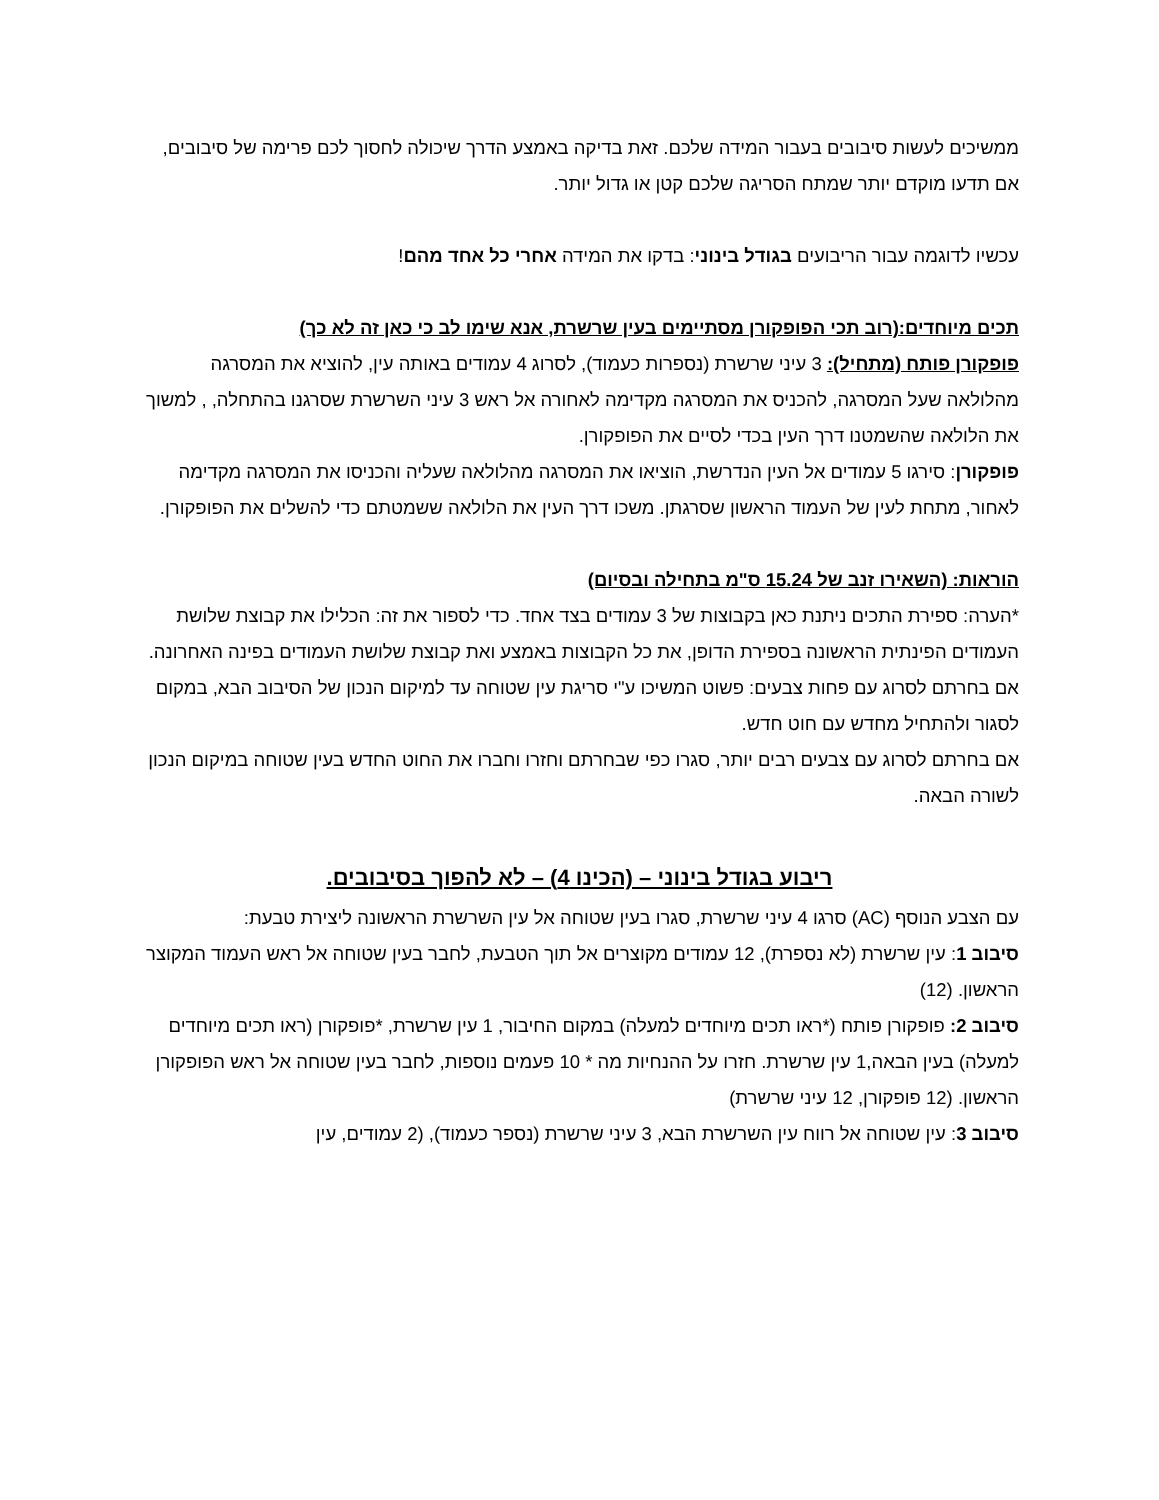ממשיכים לעשות סיבובים בעבור המידה שלכם. זאת בדיקה באמצע הדרך שיכולה לחסוך לכם פרימה של סיבובים, אם תדעו מוקדם יותר שמתח הסריגה שלכם קטן או גדול יותר.
עכשיו לדוגמה עבור הריבועים בגודל בינוני: בדקו את המידה אחרי כל אחד מהם!
תכים מיוחדים:(רוב תכי הפופקורן מסתיימים בעין שרשרת, אנא שימו לב כי כאן זה לא כך)
פופקורן פותח (מתחיל): 3 עיני שרשרת (נספרות כעמוד), לסרוג 4 עמודים באותה עין, להוציא את המסרגה מהלולאה שעל המסרגה, להכניס את המסרגה מקדימה לאחורה אל ראש 3 עיני השרשרת שסרגנו בהתחלה, , למשוך את הלולאה שהשמטנו דרך העין בכדי לסיים את הפופקורן.
פופקורן: סירגו 5 עמודים אל העין הנדרשת, הוציאו את המסרגה מהלולאה שעליה והכניסו את המסרגה מקדימה לאחור, מתחת לעין של העמוד הראשון שסרגתן. משכו דרך העין את הלולאה ששמטתם כדי להשלים את הפופקורן.
הוראות: (השאירו זנב של 15.24 ס"מ בתחילה ובסיום)
*הערה: ספירת התכים ניתנת כאן בקבוצות של 3 עמודים בצד אחד. כדי לספור את זה: הכלילו את קבוצת שלושת העמודים הפינתית הראשונה בספירת הדופן, את כל הקבוצות באמצע ואת קבוצת שלושת העמודים בפינה האחרונה.
אם בחרתם לסרוג עם פחות צבעים: פשוט המשיכו ע"י סריגת עין שטוחה עד למיקום הנכון של הסיבוב הבא, במקום לסגור ולהתחיל מחדש עם חוט חדש.
אם בחרתם לסרוג עם צבעים רבים יותר, סגרו כפי שבחרתם וחזרו וחברו את החוט החדש בעין שטוחה במיקום הנכון לשורה הבאה.
ריבוע בגודל בינוני – (הכינו 4) – לא להפוך בסיבובים.
עם הצבע הנוסף (AC) סרגו 4 עיני שרשרת, סגרו בעין שטוחה אל עין השרשרת הראשונה ליצירת טבעת:
סיבוב 1: עין שרשרת (לא נספרת), 12 עמודים מקוצרים אל תוך הטבעת, לחבר בעין שטוחה אל ראש העמוד המקוצר הראשון. (12)
סיבוב 2: פופקורן פותח (*ראו תכים מיוחדים למעלה) במקום החיבור, 1 עין שרשרת, *פופקורן (ראו תכים מיוחדים למעלה) בעין הבאה,1 עין שרשרת. חזרו על ההנחיות מה * 10 פעמים נוספות, לחבר בעין שטוחה אל ראש הפופקורן הראשון. (12 פופקורן, 12 עיני שרשרת)
סיבוב 3: עין שטוחה אל רווח עין השרשרת הבא, 3 עיני שרשרת (נספר כעמוד), (2 עמודים, עין